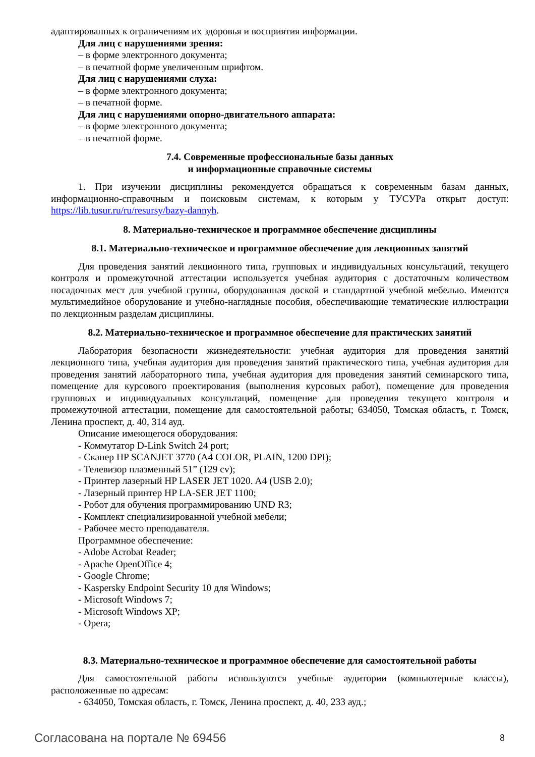адаптированных к ограничениям их здоровья и восприятия информации.
Для лиц с нарушениями зрения:
– в форме электронного документа;
– в печатной форме увеличенным шрифтом.
Для лиц с нарушениями слуха:
– в форме электронного документа;
– в печатной форме.
Для лиц с нарушениями опорно-двигательного аппарата:
– в форме электронного документа;
– в печатной форме.
7.4. Современные профессиональные базы данных
и информационные справочные системы
1. При изучении дисциплины рекомендуется обращаться к современным базам данных, информационно-справочным и поисковым системам, к которым у ТУСУРа открыт доступ: https://lib.tusur.ru/ru/resursy/bazy-dannyh.
8. Материально-техническое и программное обеспечение дисциплины
8.1. Материально-техническое и программное обеспечение для лекционных занятий
Для проведения занятий лекционного типа, групповых и индивидуальных консультаций, текущего контроля и промежуточной аттестации используется учебная аудитория с достаточным количеством посадочных мест для учебной группы, оборудованная доской и стандартной учебной мебелью. Имеются мультимедийное оборудование и учебно-наглядные пособия, обеспечивающие тематические иллюстрации по лекционным разделам дисциплины.
8.2. Материально-техническое и программное обеспечение для практических занятий
Лаборатория безопасности жизнедеятельности: учебная аудитория для проведения занятий лекционного типа, учебная аудитория для проведения занятий практического типа, учебная аудитория для проведения занятий лабораторного типа, учебная аудитория для проведения занятий семинарского типа, помещение для курсового проектирования (выполнения курсовых работ), помещение для проведения групповых и индивидуальных консультаций, помещение для проведения текущего контроля и промежуточной аттестации, помещение для самостоятельной работы; 634050, Томская область, г. Томск, Ленина проспект, д. 40, 314 ауд.
Описание имеющегося оборудования:
- Коммутатор D-Link Switch 24 port;
- Сканер HP SCANJET 3770 (A4 COLOR, PLAIN, 1200 DPI);
- Телевизор плазменный 51” (129 cv);
- Принтер лазерный HP LASER JET 1020. A4 (USB 2.0);
- Лазерный принтер HP LA-SER JET 1100;
- Робот для обучения программированию UND R3;
- Комплект специализированной учебной мебели;
- Рабочее место преподавателя.
Программное обеспечение:
- Adobe Acrobat Reader;
- Apache OpenOffice 4;
- Google Chrome;
- Kaspersky Endpoint Security 10 для Windows;
- Microsoft Windows 7;
- Microsoft Windows XP;
- Opera;
8.3. Материально-техническое и программное обеспечение для самостоятельной работы
Для самостоятельной работы используются учебные аудитории (компьютерные классы), расположенные по адресам:
- 634050, Томская область, г. Томск, Ленина проспект, д. 40, 233 ауд.;
Согласована на портале № 69456 8